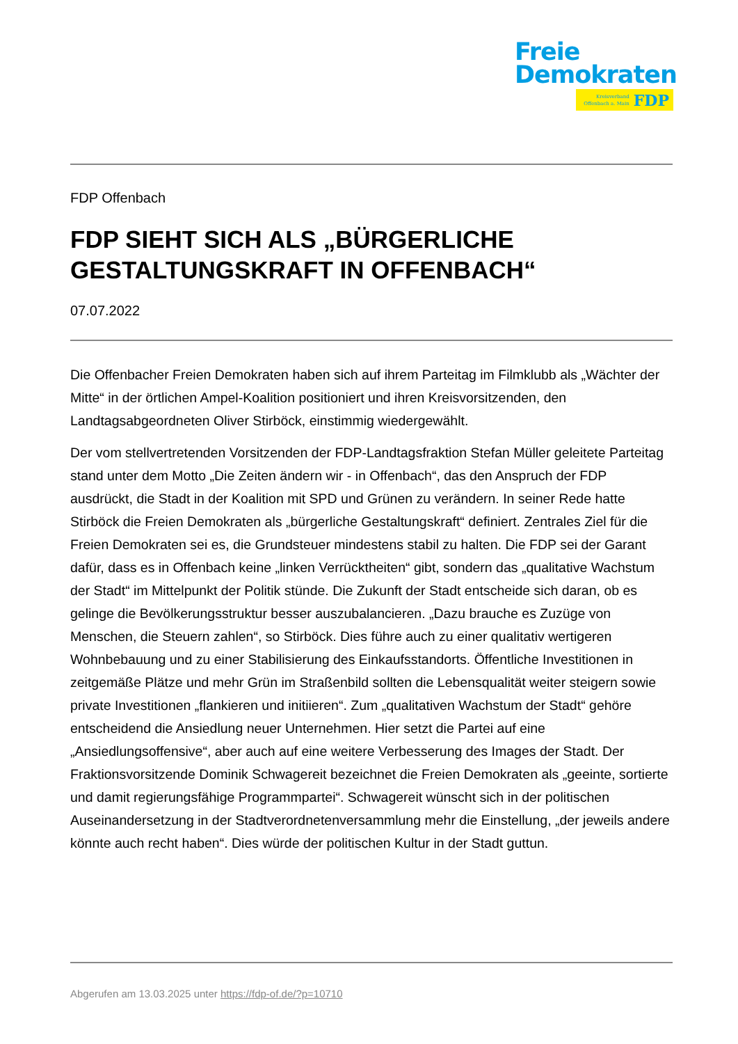Freie
Demokraten
Kreisverband
Offenbach a. Main
FDP
FDP Offenbach
FDP SIEHT SICH ALS „BÜRGERLICHE GESTALTUNGSKRAFT IN OFFENBACH“
07.07.2022
Die Offenbacher Freien Demokraten haben sich auf ihrem Parteitag im Filmklubb als „Wächter der Mitte“ in der örtlichen Ampel-Koalition positioniert und ihren Kreisvorsitzenden, den Landtagsabgeordneten Oliver Stirböck, einstimmig wiedergewählt.
Der vom stellvertretenden Vorsitzenden der FDP-Landtagsfraktion Stefan Müller geleitete Parteitag stand unter dem Motto „Die Zeiten ändern wir - in Offenbach“, das den Anspruch der FDP ausdrückt, die Stadt in der Koalition mit SPD und Grünen zu verändern. In seiner Rede hatte Stirböck die Freien Demokraten als „bürgerliche Gestaltungskraft“ definiert. Zentrales Ziel für die Freien Demokraten sei es, die Grundsteuer mindestens stabil zu halten. Die FDP sei der Garant dafür, dass es in Offenbach keine „linken Verrücktheiten“ gibt, sondern das „qualitative Wachstum der Stadt“ im Mittelpunkt der Politik stünde. Die Zukunft der Stadt entscheide sich daran, ob es gelinge die Bevölkerungsstruktur besser auszubalancieren. „Dazu brauche es Zuzüge von Menschen, die Steuern zahlen“, so Stirböck. Dies führe auch zu einer qualitativ wertigeren Wohnbebauung und zu einer Stabilisierung des Einkaufsstandorts. Öffentliche Investitionen in zeitgemäße Plätze und mehr Grün im Straßenbild sollten die Lebensqualität weiter steigern sowie private Investitionen „flankieren und initiieren“. Zum „qualitativen Wachstum der Stadt“ gehöre entscheidend die Ansiedlung neuer Unternehmen. Hier setzt die Partei auf eine „Ansiedlungsoffensive“, aber auch auf eine weitere Verbesserung des Images der Stadt. Der Fraktionsvorsitzende Dominik Schwagereit bezeichnet die Freien Demokraten als „geeinte, sortierte und damit regierungsfähige Programmpartei“. Schwagereit wünscht sich in der politischen Auseinandersetzung in der Stadtverordnetenversammlung mehr die Einstellung, „der jeweils andere könnte auch recht haben“. Dies würde der politischen Kultur in der Stadt guttun.
Abgerufen am 13.03.2025 unter https://fdp-of.de/?p=10710